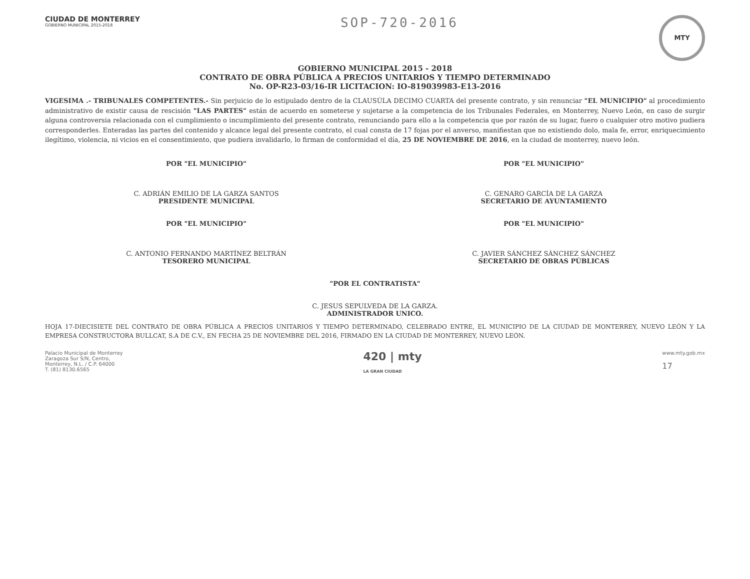CIUDAD DE MONTERREY
GOBIERNO MUNICIPAL 2015-2018
SOP-720-2016
MTY
GOBIERNO MUNICIPAL 2015 - 2018
CONTRATO DE OBRA PÚBLICA A PRECIOS UNITARIOS Y TIEMPO DETERMINADO
No. OP-R23-03/16-IR LICITACION: IO-819039983-E13-2016
VIGESIMA .- TRIBUNALES COMPETENTES.- Sin perjuicio de lo estipulado dentro de la CLAUSÚLA DECIMO CUARTA del presente contrato, y sin renunciar "EL MUNICIPIO" al procedimiento administrativo de existir causa de rescisión "LAS PARTES" están de acuerdo en someterse y sujetarse a la competencia de los Tribunales Federales, en Monterrey, Nuevo León, en caso de surgir alguna controversia relacionada con el cumplimiento o incumplimiento del presente contrato, renunciando para ello a la competencia que por razón de su lugar, fuero o cualquier otro motivo pudiera corresponderles. Enteradas las partes del contenido y alcance legal del presente contrato, el cual consta de 17 fojas por el anverso, manifiestan que no existiendo dolo, mala fe, error, enriquecimiento ilegítimo, violencia, ni vicios en el consentimiento, que pudiera invalidarlo, lo firman de conformidad el día, 25 DE NOVIEMBRE DE 2016, en la ciudad de monterrey, nuevo león.
POR "EL MUNICIPIO"
C. ADRIÁN EMILIO DE LA GARZA SANTOS
PRESIDENTE MUNICIPAL
POR "EL MUNICIPIO"
C. GENARO GARCÍA DE LA GARZA
SECRETARIO DE AYUNTAMIENTO
POR "EL MUNICIPIO"
C. ANTONIO FERNANDO MARTÍNEZ BELTRÁN
TESORERO MUNICIPAL
POR "EL MUNICIPIO"
C. JAVIER SÁNCHEZ SÁNCHEZ SÁNCHEZ
SECRETARIO DE OBRAS PÚBLICAS
"POR EL CONTRATISTA"
C. JESUS SEPULVEDA DE LA GARZA.
ADMINISTRADOR UNICO.
HOJA 17-DIECISIETE DEL CONTRATO DE OBRA PÚBLICA A PRECIOS UNITARIOS Y TIEMPO DETERMINADO, CELEBRADO ENTRE, EL MUNICIPIO DE LA CIUDAD DE MONTERREY, NUEVO LEÓN Y LA EMPRESA CONSTRUCTORA BULLCAT, S.A DE C.V., EN FECHA 25 DE NOVIEMBRE DEL 2016, FIRMADO EN LA CIUDAD DE MONTERREY, NUEVO LEÓN.
Palacio Municipal de Monterrey
Zaragoza Sur S/N, Centro,
Monterrey, N.L. / C.P. 64000
T. (81) 8130.6565
420 | mty
LA GRAN CIUDAD
www.mty.gob.mx
17